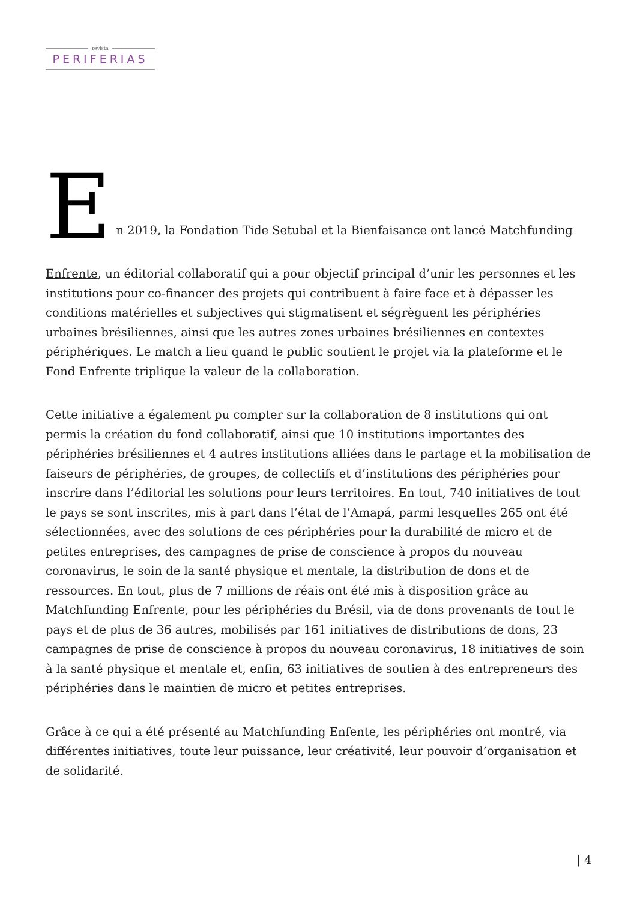revista
PERIFERIAS
En 2019, la Fondation Tide Setubal et la Bienfaisance ont lancé Matchfunding
Enfrente, un éditorial collaboratif qui a pour objectif principal d’unir les personnes et les institutions pour co-financer des projets qui contribuent à faire face et à dépasser les conditions matérielles et subjectives qui stigmatisent et ségrèguent les périphéries urbaines brésiliennes, ainsi que les autres zones urbaines brésiliennes en contextes périphériques. Le match a lieu quand le public soutient le projet via la plateforme et le Fond Enfrente triplique la valeur de la collaboration.
Cette initiative a également pu compter sur la collaboration de 8 institutions qui ont permis la création du fond collaboratif, ainsi que 10 institutions importantes des périphéries brésiliennes et 4 autres institutions alliées dans le partage et la mobilisation de faiseurs de périphéries, de groupes, de collectifs et d’institutions des périphéries pour inscrire dans l’éditorial les solutions pour leurs territoires. En tout, 740 initiatives de tout le pays se sont inscrites, mis à part dans l’état de l’Amapá, parmi lesquelles 265 ont été sélectionnées, avec des solutions de ces périphéries pour la durabilité de micro et de petites entreprises, des campagnes de prise de conscience à propos du nouveau coronavirus, le soin de la santé physique et mentale, la distribution de dons et de ressources. En tout, plus de 7 millions de réais ont été mis à disposition grâce au Matchfunding Enfrente, pour les périphéries du Brésil, via de dons provenants de tout le pays et de plus de 36 autres, mobilisés par 161 initiatives de distributions de dons, 23 campagnes de prise de conscience à propos du nouveau coronavirus, 18 initiatives de soin à la santé physique et mentale et, enfin, 63 initiatives de soutien à des entrepreneurs des périphéries dans le maintien de micro et petites entreprises.
Grâce à ce qui a été présenté au Matchfunding Enfente, les périphéries ont montré, via différentes initiatives, toute leur puissance, leur créativité, leur pouvoir d’organisation et de solidarité.
| 4